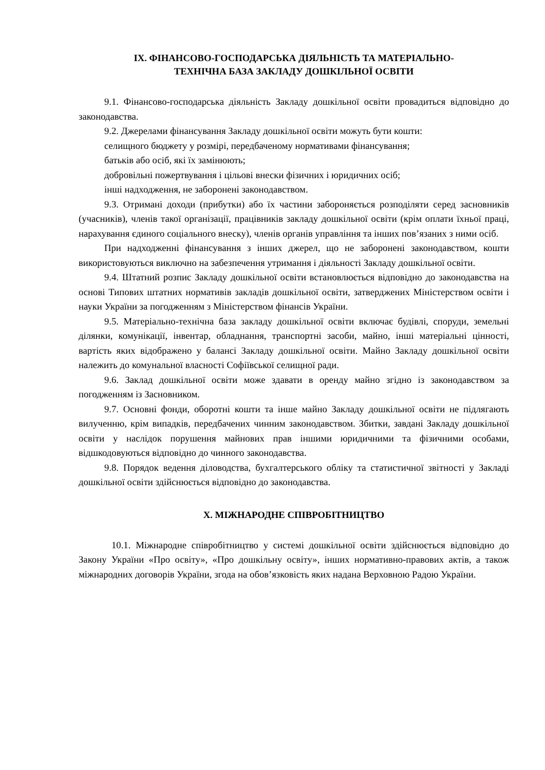ІХ. ФІНАНСОВО-ГОСПОДАРСЬКА ДІЯЛЬНІСТЬ ТА МАТЕРІАЛЬНО-
ТЕХНІЧНА БАЗА ЗАКЛАДУ ДОШКІЛЬНОЇ ОСВІТИ
9.1. Фінансово-господарська діяльність Закладу дошкільної освіти провадиться відповідно до законодавства.
9.2. Джерелами фінансування Закладу дошкільної освіти можуть бути кошти:
селищного бюджету у розмірі, передбаченому нормативами фінансування;
батьків або осіб, які їх замінюють;
добровільні пожертвування і цільові внески фізичних і юридичних осіб;
інші надходження, не заборонені законодавством.
9.3. Отримані доходи (прибутки) або їх частини забороняється розподіляти серед засновників (учасників), членів такої організації, працівників закладу дошкільної освіти (крім оплати їхньої праці, нарахування єдиного соціального внеску), членів органів управління та інших пов’язаних з ними осіб.
При надходженні фінансування з інших джерел, що не заборонені законодавством, кошти використовуються виключно на забезпечення утримання і діяльності Закладу дошкільної освіти.
9.4. Штатний розпис Закладу дошкільної освіти встановлюється відповідно до законодавства на основі Типових штатних нормативів закладів дошкільної освіти, затверджених Міністерством освіти і науки України за погодженням з Міністерством фінансів України.
9.5. Матеріально-технічна база закладу дошкільної освіти включає будівлі, споруди, земельні ділянки, комунікації, інвентар, обладнання, транспортні засоби, майно, інші матеріальні цінності, вартість яких відображено у балансі Закладу дошкільної освіти. Майно Закладу дошкільної освіти належить до комунальної власності Софіївської селищної ради.
9.6. Заклад дошкільної освіти може здавати в оренду майно згідно із законодавством за погодженням із Засновником.
9.7. Основні фонди, оборотні кошти та інше майно Закладу дошкільної освіти не підлягають вилученню, крім випадків, передбачених чинним законодавством. Збитки, завдані Закладу дошкільної освіти у наслідок порушення майнових прав іншими юридичними та фізичними особами, відшкодовуються відповідно до чинного законодавства.
9.8. Порядок ведення діловодства, бухгалтерського обліку та статистичної звітності у Закладі дошкільної освіти здійснюється відповідно до законодавства.
Х. МІЖНАРОДНЕ СПІВРОБІТНИЦТВО
10.1. Міжнародне співробітництво у системі дошкільної освіти здійснюється відповідно до Закону України «Про освіту», «Про дошкільну освіту», інших нормативно-правових актів, а також міжнародних договорів України, згода на обов’язковість яких надана Верховною Радою України.